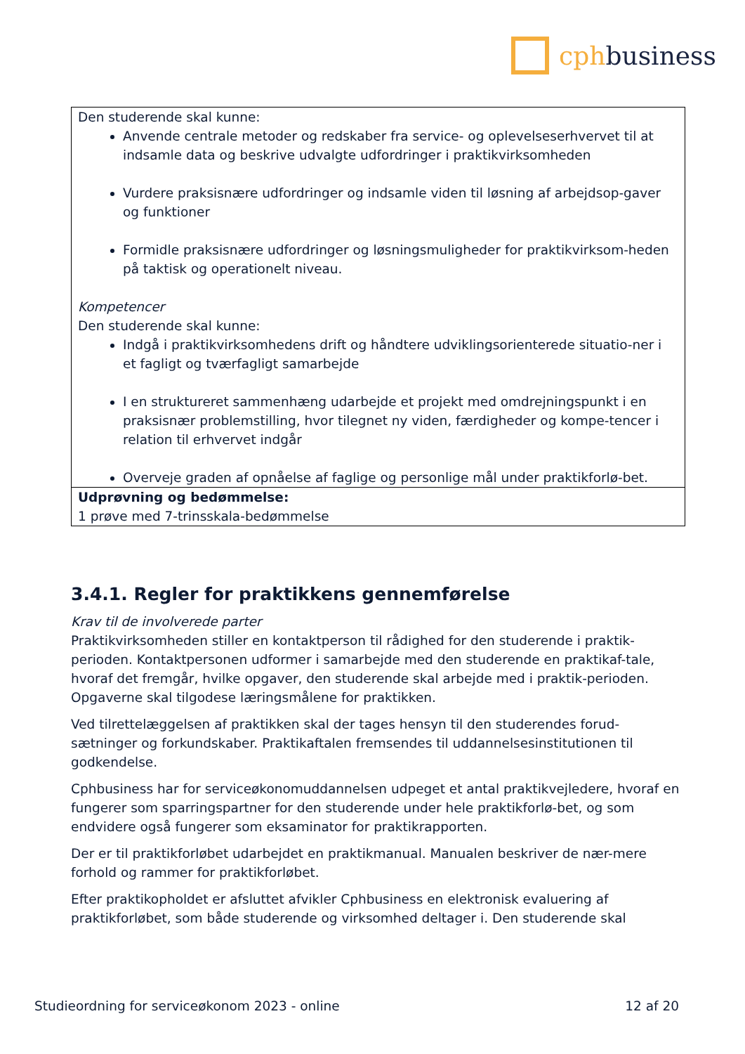cphbusiness
| Den studerende skal kunne: Anvende centrale metoder og redskaber fra service- og oplevelseserhvervet til at indsamle data og beskrive udvalgte udfordringer i praktikvirksomheden Vurdere praksisnære udfordringer og indsamle viden til løsning af arbejdsop-gaver og funktioner Formidle praksisnære udfordringer og løsningsmuligheder for praktikvirksom-heden på taktisk og operationelt niveau. Kompetencer Den studerende skal kunne: Indgå i praktikvirksomhedens drift og håndtere udviklingsorienterede situatio-ner i et fagligt og tværfagligt samarbejde I en struktureret sammenhæng udarbejde et projekt med omdrejningspunkt i en praksisnær problemstilling, hvor tilegnet ny viden, færdigheder og kompe-tencer i relation til erhvervet indgår Overveje graden af opnåelse af faglige og personlige mål under praktikforlø-bet. |
| Udprøvning og bedømmelse: 1 prøve med 7-trinsskala-bedømmelse |
3.4.1. Regler for praktikkens gennemførelse
Krav til de involverede parter
Praktikvirksomheden stiller en kontaktperson til rådighed for den studerende i praktik-perioden. Kontaktpersonen udformer i samarbejde med den studerende en praktikaf-tale, hvoraf det fremgår, hvilke opgaver, den studerende skal arbejde med i praktik-perioden. Opgaverne skal tilgodese læringsmålene for praktikken.
Ved tilrettelæggelsen af praktikken skal der tages hensyn til den studerendes forud-sætninger og forkundskaber. Praktikaftalen fremsendes til uddannelsesinstitutionen til godkendelse.
Cphbusiness har for serviceøkonomuddannelsen udpeget et antal praktikvejledere, hvoraf en fungerer som sparringspartner for den studerende under hele praktikforlø-bet, og som endvidere også fungerer som eksaminator for praktikrapporten.
Der er til praktikforløbet udarbejdet en praktikmanual. Manualen beskriver de nær-mere forhold og rammer for praktikforløbet.
Efter praktikopholdet er afsluttet afvikler Cphbusiness en elektronisk evaluering af praktikforløbet, som både studerende og virksomhed deltager i. Den studerende skal
Studieordning for serviceøkonom 2023 - online 12 af 20